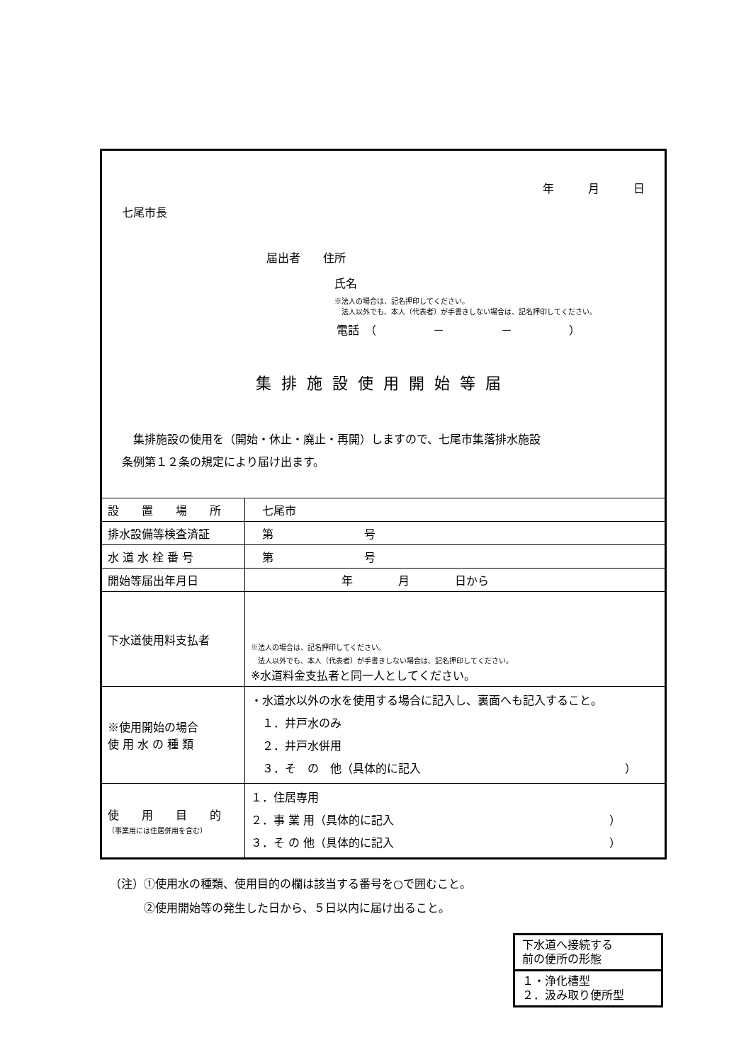年　　　月　　　日
七尾市長
届出者　　住所
氏名
※法人の場合は、記名押印してください。
　法人以外でも、本人（代表者）が手書きしない場合は、記名押印してください。
電話　（　　　　　－　　　　　－　　　　　）
集排施設使用開始等届
　集排施設の使用を（開始・休止・廃止・再開）しますので、七尾市集落排水施設
条例第１２条の規定により届け出ます。
| 設 置 場 所 | 七尾市 |
| 排水設備等検査済証 | 第 号 |
| 水 道 水 栓 番 号 | 第 号 |
| 開始等届出年月日 | 年 月 日から |
| 下水道使用料支払者 | ※法人の場合は、記名押印してください。 法人以外でも、本人（代表者）が手書きしない場合は、記名押印してください。 ※水道料金支払者と同一人としてください。 |
| ※使用開始の場合 使 用 水 の 種 類 | ・水道水以外の水を使用する場合に記入し、裏面へも記入すること。 １．井戸水のみ ２．井戸水併用 ３．そ の 他（具体的に記入 ） |
| 使 用 目 的 （事業用には住居併用を含む） | １．住居専用 ２．事 業 用（具体的に記入 ） ３．そ の 他（具体的に記入 ） |
（注）①使用水の種類、使用目的の欄は該当する番号を○で囲むこと。
　　　②使用開始等の発生した日から、５日以内に届け出ること。
下水道へ接続する
前の便所の形態
１・浄化槽型
２．汲み取り便所型